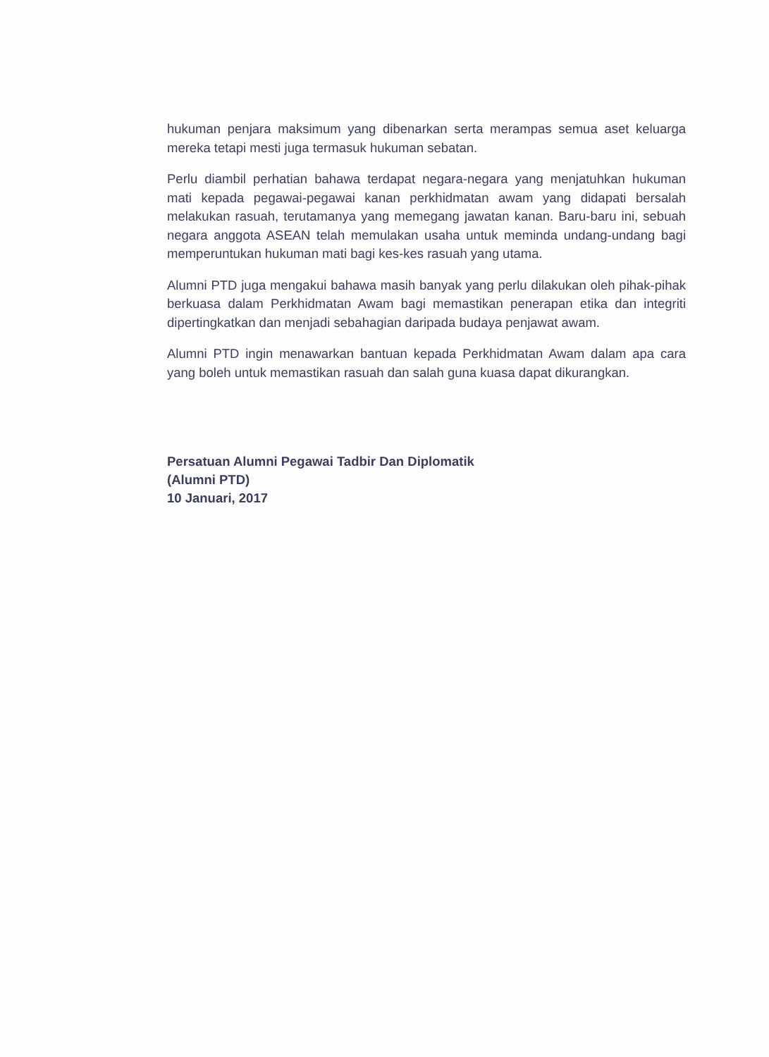hukuman penjara maksimum yang dibenarkan serta merampas semua aset keluarga mereka tetapi mesti juga termasuk hukuman sebatan.
Perlu diambil perhatian bahawa terdapat negara-negara yang menjatuhkan hukuman mati kepada pegawai-pegawai kanan perkhidmatan awam yang didapati bersalah melakukan rasuah, terutamanya yang memegang jawatan kanan. Baru-baru ini, sebuah negara anggota ASEAN telah memulakan usaha untuk meminda undang-undang bagi memperuntukan hukuman mati bagi kes-kes rasuah yang utama.
Alumni PTD juga mengakui bahawa masih banyak yang perlu dilakukan oleh pihak-pihak berkuasa dalam Perkhidmatan Awam bagi memastikan penerapan etika dan integriti dipertingkatkan dan menjadi sebahagian daripada budaya penjawat awam.
Alumni PTD ingin menawarkan bantuan kepada Perkhidmatan Awam dalam apa cara yang boleh untuk memastikan rasuah dan salah guna kuasa dapat dikurangkan.
Persatuan Alumni Pegawai Tadbir Dan Diplomatik
(Alumni PTD)
10 Januari, 2017